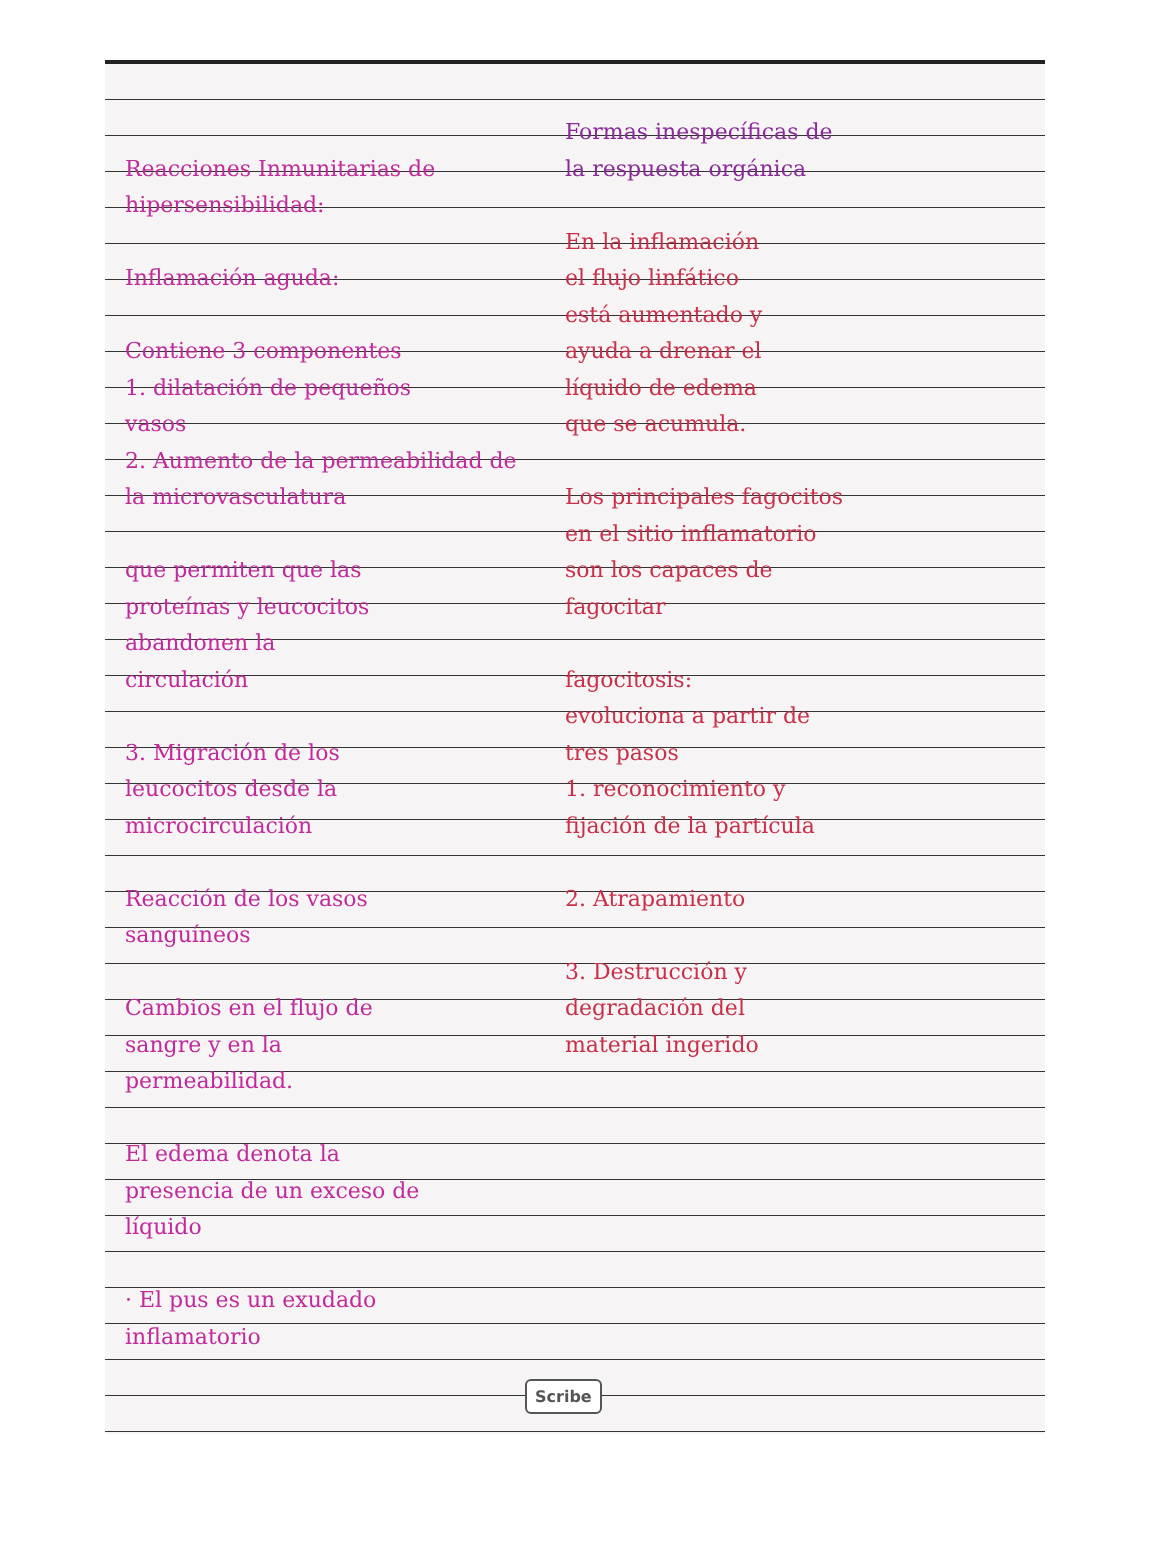Reacciones Inmunitarias de
hipersensibilidad:
Inflamación aguda:
Contiene 3 componentes
1. dilatación de pequeños
vasos
2. Aumento de la permeabilidad de la microvasculatura
que permiten que las
proteínas y leucocitos
abandonen la
circulación
3. Migración de los
leucocitos desde la
microcirculación
Reacción de los vasos
sanguíneos
Cambios en el flujo de
sangre y en la
permeabilidad.
El edema denota la
presencia de un exceso de
líquido
· El pus es un exudado
inflamatorio
Formas inespecíficas de
la respuesta orgánica
En la inflamación
el flujo linfático
está aumentado y
ayuda a drenar el
líquido de edema
que se acumula.
Los principales fagocitos
en el sitio inflamatorio
son los capaces de
fagocitar
fagocitosis:
evoluciona a partir de
tres pasos
1. reconocimiento y
fijación de la partícula
2. Atrapamiento
3. Destrucción y
degradación del
material ingerido
Scribe